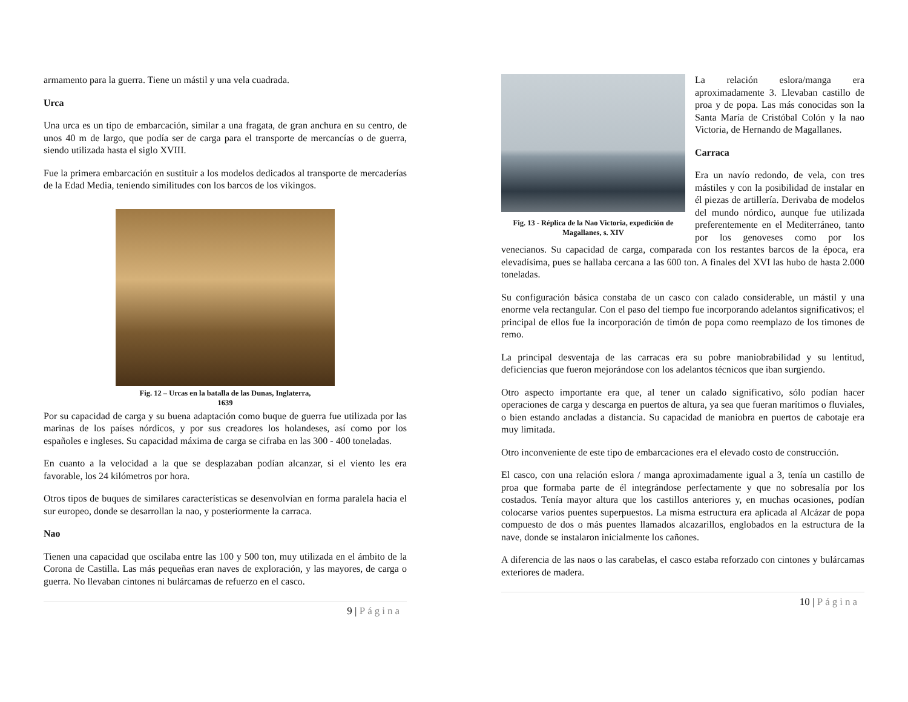armamento para la guerra. Tiene un mástil y una vela cuadrada.
Urca
Una urca es un tipo de embarcación, similar a una fragata, de gran anchura en su centro, de unos 40 m de largo, que podía ser de carga para el transporte de mercancías o de guerra, siendo utilizada hasta el siglo XVIII.
Fue la primera embarcación en sustituir a los modelos dedicados al transporte de mercaderías de la Edad Media, teniendo similitudes con los barcos de los vikingos.
Fig. 12 – Urcas en la batalla de las Dunas, Inglaterra,
1639
Por su capacidad de carga y su buena adaptación como buque de guerra fue utilizada por las marinas de los países nórdicos, y por sus creadores los holandeses, así como por los españoles e ingleses. Su capacidad máxima de carga se cifraba en las 300 - 400 toneladas.
En cuanto a la velocidad a la que se desplazaban podían alcanzar, si el viento les era favorable, los 24 kilómetros por hora.
Otros tipos de buques de similares características se desenvolvían en forma paralela hacia el sur europeo, donde se desarrollan la nao, y posteriormente la carraca.
Nao
Tienen una capacidad que oscilaba entre las 100 y 500 ton, muy utilizada en el ámbito de la Corona de Castilla. Las más pequeñas eran naves de exploración, y las mayores, de carga o guerra. No llevaban cintones ni bulárcamas de refuerzo en el casco.
9 | Página
Fig. 13 - Réplica de la Nao Victoria, expedición de Magallanes, s. XIV
La relación eslora/manga era aproximadamente 3. Llevaban castillo de proa y de popa. Las más conocidas son la Santa María de Cristóbal Colón y la nao Victoria, de Hernando de Magallanes.
Carraca
Era un navío redondo, de vela, con tres mástiles y con la posibilidad de instalar en él piezas de artillería. Derivaba de modelos del mundo nórdico, aunque fue utilizada preferentemente en el Mediterráneo, tanto por los genoveses como por los venecianos. Su capacidad de carga, comparada con los restantes barcos de la época, era elevadísima, pues se hallaba cercana a las 600 ton. A finales del XVI las hubo de hasta 2.000 toneladas.
Su configuración básica constaba de un casco con calado considerable, un mástil y una enorme vela rectangular. Con el paso del tiempo fue incorporando adelantos significativos; el principal de ellos fue la incorporación de timón de popa como reemplazo de los timones de remo.
La principal desventaja de las carracas era su pobre maniobrabilidad y su lentitud, deficiencias que fueron mejorándose con los adelantos técnicos que iban surgiendo.
Otro aspecto importante era que, al tener un calado significativo, sólo podían hacer operaciones de carga y descarga en puertos de altura, ya sea que fueran marítimos o fluviales, o bien estando ancladas a distancia. Su capacidad de maniobra en puertos de cabotaje era muy limitada.
Otro inconveniente de este tipo de embarcaciones era el elevado costo de construcción.
El casco, con una relación eslora / manga aproximadamente igual a 3, tenía un castillo de proa que formaba parte de él integrándose perfectamente y que no sobresalía por los costados. Tenía mayor altura que los castillos anteriores y, en muchas ocasiones, podían colocarse varios puentes superpuestos. La misma estructura era aplicada al Alcázar de popa compuesto de dos o más puentes llamados alcazarillos, englobados en la estructura de la nave, donde se instalaron inicialmente los cañones.
A diferencia de las naos o las carabelas, el casco estaba reforzado con cintones y bulárcamas exteriores de madera.
10 | Página